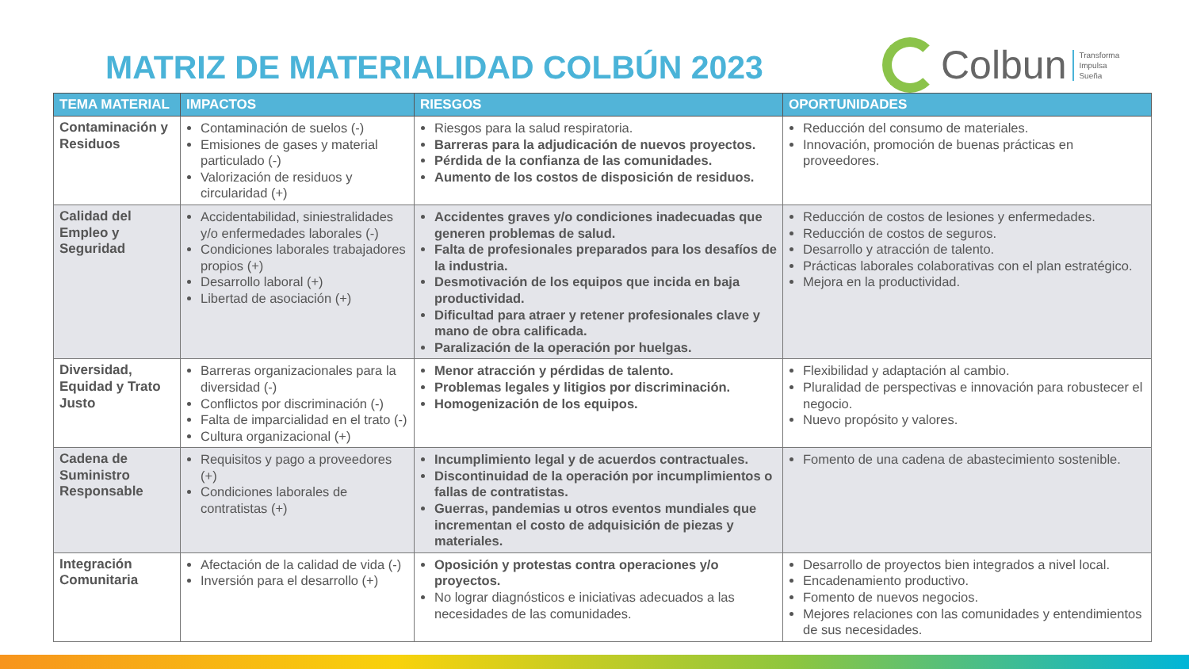MATRIZ DE MATERIALIDAD COLBÚN 2023
Colbun
Transforma
Impulsa
Sueña
| TEMA MATERIAL | IMPACTOS | RIESGOS | OPORTUNIDADES |
| --- | --- | --- | --- |
| Contaminación y Residuos | Contaminación de suelos (-) Emisiones de gases y material particulado (-) Valorización de residuos y circularidad (+) | Riesgos para la salud respiratoria. Barreras para la adjudicación de nuevos proyectos. Pérdida de la confianza de las comunidades. Aumento de los costos de disposición de residuos. | Reducción del consumo de materiales. Innovación, promoción de buenas prácticas en proveedores. |
| Calidad del Empleo y Seguridad | Accidentabilidad, siniestralidades y/o enfermedades laborales (-) Condiciones laborales trabajadores propios (+) Desarrollo laboral (+) Libertad de asociación (+) | Accidentes graves y/o condiciones inadecuadas que generen problemas de salud. Falta de profesionales preparados para los desafíos de la industria. Desmotivación de los equipos que incida en baja productividad. Dificultad para atraer y retener profesionales clave y mano de obra calificada. Paralización de la operación por huelgas. | Reducción de costos de lesiones y enfermedades. Reducción de costos de seguros. Desarrollo y atracción de talento. Prácticas laborales colaborativas con el plan estratégico. Mejora en la productividad. |
| Diversidad, Equidad y Trato Justo | Barreras organizacionales para la diversidad (-) Conflictos por discriminación (-) Falta de imparcialidad en el trato (-) Cultura organizacional (+) | Menor atracción y pérdidas de talento. Problemas legales y litigios por discriminación. Homogenización de los equipos. | Flexibilidad y adaptación al cambio. Pluralidad de perspectivas e innovación para robustecer el negocio. Nuevo propósito y valores. |
| Cadena de Suministro Responsable | Requisitos y pago a proveedores (+) Condiciones laborales de contratistas (+) | Incumplimiento legal y de acuerdos contractuales. Discontinuidad de la operación por incumplimientos o fallas de contratistas. Guerras, pandemias u otros eventos mundiales que incrementan el costo de adquisición de piezas y materiales. | Fomento de una cadena de abastecimiento sostenible. |
| Integración Comunitaria | Afectación de la calidad de vida (-) Inversión para el desarrollo (+) | Oposición y protestas contra operaciones y/o proyectos. No lograr diagnósticos e iniciativas adecuados a las necesidades de las comunidades. | Desarrollo de proyectos bien integrados a nivel local. Encadenamiento productivo. Fomento de nuevos negocios. Mejores relaciones con las comunidades y entendimientos de sus necesidades. |